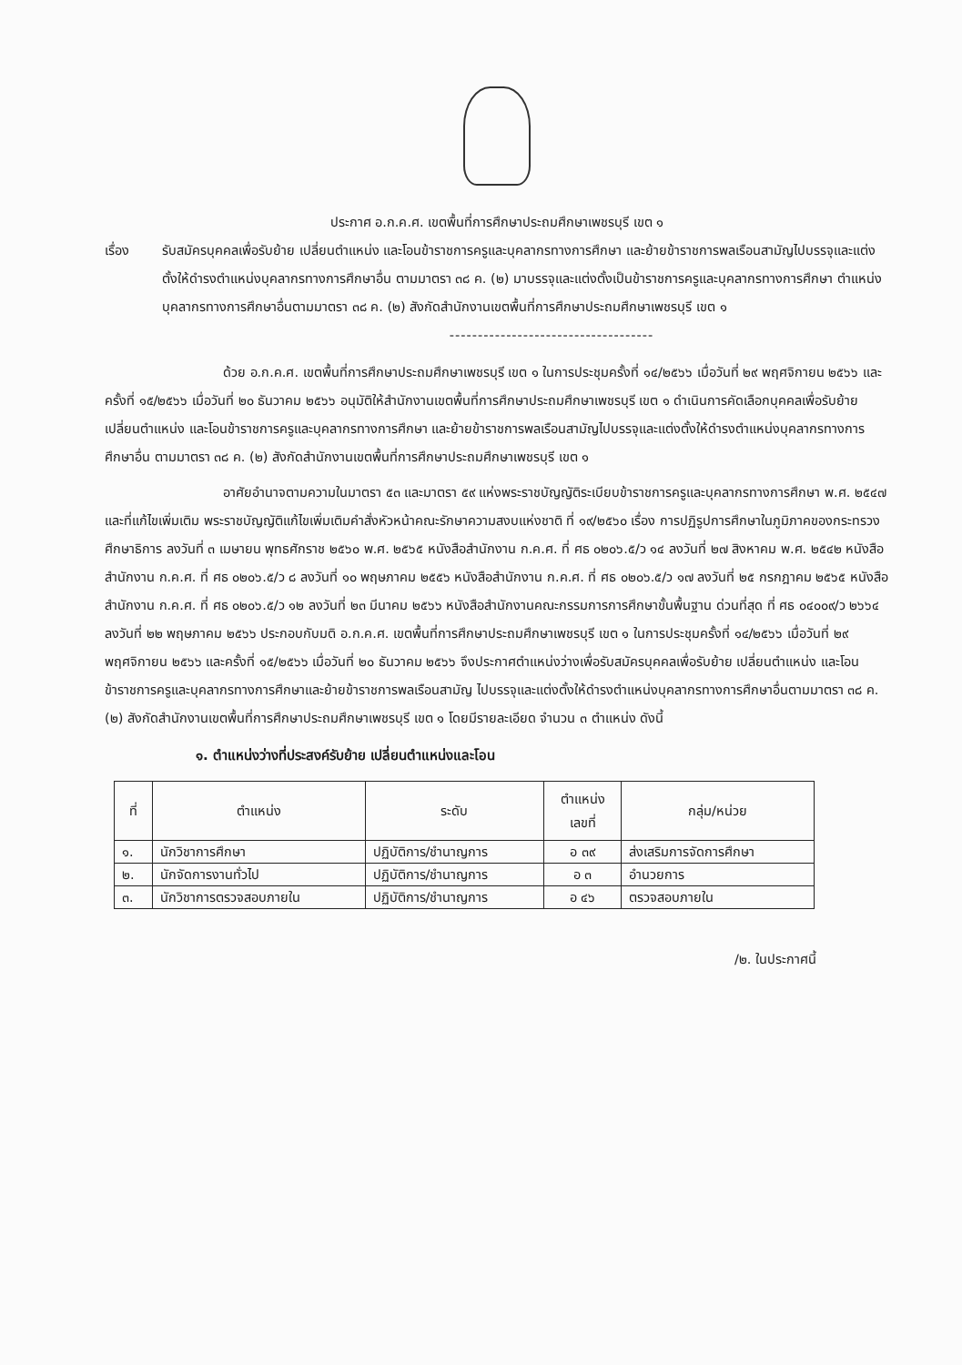ประกาศ อ.ก.ค.ศ. เขตพื้นที่การศึกษาประถมศึกษาเพชรบุรี เขต ๑
เรื่อง รับสมัครบุคคลเพื่อรับย้าย เปลี่ยนตำแหน่ง และโอนข้าราชการครูและบุคลากรทางการศึกษา และย้ายข้าราชการพลเรือนสามัญไปบรรจุและแต่งตั้งให้ดำรงตำแหน่งบุคลากรทางการศึกษาอื่น ตามมาตรา ๓๘ ค. (๒) มาบรรจุและแต่งตั้งเป็นข้าราชการครูและบุคลากรทางการศึกษา ตำแหน่งบุคลากรทางการศึกษาอื่นตามมาตรา ๓๘ ค. (๒) สังกัดสำนักงานเขตพื้นที่การศึกษาประถมศึกษาเพชรบุรี เขต ๑
------------------------------------
ด้วย อ.ก.ค.ศ. เขตพื้นที่การศึกษาประถมศึกษาเพชรบุรี เขต ๑ ในการประชุมครั้งที่ ๑๔/๒๕๖๖ เมื่อวันที่ ๒๙ พฤศจิกายน ๒๕๖๖ และครั้งที่ ๑๕/๒๕๖๖ เมื่อวันที่ ๒๐ ธันวาคม ๒๕๖๖ อนุมัติให้สำนักงานเขตพื้นที่การศึกษาประถมศึกษาเพชรบุรี เขต ๑ ดำเนินการคัดเลือกบุคคลเพื่อรับย้าย เปลี่ยนตำแหน่ง และโอนข้าราชการครูและบุคลากรทางการศึกษา และย้ายข้าราชการพลเรือนสามัญไปบรรจุและแต่งตั้งให้ดำรงตำแหน่งบุคลากรทางการศึกษาอื่น ตามมาตรา ๓๘ ค. (๒) สังกัดสำนักงานเขตพื้นที่การศึกษาประถมศึกษาเพชรบุรี เขต ๑
อาศัยอำนาจตามความในมาตรา ๕๓ และมาตรา ๕๙ แห่งพระราชบัญญัติระเบียบข้าราชการครูและบุคลากรทางการศึกษา พ.ศ. ๒๕๔๗ และที่แก้ไขเพิ่มเติม พระราชบัญญัติแก้ไขเพิ่มเติมคำสั่งหัวหน้าคณะรักษาความสงบแห่งชาติ ที่ ๑๙/๒๕๖๐ เรื่อง การปฏิรูปการศึกษาในภูมิภาคของกระทรวงศึกษาธิการ ลงวันที่ ๓ เมษายน พุทธศักราช ๒๕๖๐ พ.ศ. ๒๕๖๕ หนังสือสำนักงาน ก.ค.ศ. ที่ ศธ ๐๒๐๖.๕/ว ๑๔ ลงวันที่ ๒๗ สิงหาคม พ.ศ. ๒๕๔๒ หนังสือสำนักงาน ก.ค.ศ. ที่ ศธ ๐๒๐๖.๕/ว ๘ ลงวันที่ ๑๐ พฤษภาคม ๒๕๕๖ หนังสือสำนักงาน ก.ค.ศ. ที่ ศธ ๐๒๐๖.๕/ว ๑๗ ลงวันที่ ๒๕ กรกฎาคม ๒๕๖๕ หนังสือสำนักงาน ก.ค.ศ. ที่ ศธ ๐๒๐๖.๕/ว ๑๒ ลงวันที่ ๒๓ มีนาคม ๒๕๖๖ หนังสือสำนักงานคณะกรรมการการศึกษาขั้นพื้นฐาน ด่วนที่สุด ที่ ศธ ๐๔๐๐๙/ว ๒๖๖๔ ลงวันที่ ๒๒ พฤษภาคม ๒๕๖๖ ประกอบกับมติ อ.ก.ค.ศ. เขตพื้นที่การศึกษาประถมศึกษาเพชรบุรี เขต ๑ ในการประชุมครั้งที่ ๑๔/๒๕๖๖ เมื่อวันที่ ๒๙ พฤศจิกายน ๒๕๖๖ และครั้งที่ ๑๕/๒๕๖๖ เมื่อวันที่ ๒๐ ธันวาคม ๒๕๖๖ จึงประกาศตำแหน่งว่างเพื่อรับสมัครบุคคลเพื่อรับย้าย เปลี่ยนตำแหน่ง และโอนข้าราชการครูและบุคลากรทางการศึกษาและย้ายข้าราชการพลเรือนสามัญ ไปบรรจุและแต่งตั้งให้ดำรงตำแหน่งบุคลากรทางการศึกษาอื่นตามมาตรา ๓๘ ค. (๒) สังกัดสำนักงานเขตพื้นที่การศึกษาประถมศึกษาเพชรบุรี เขต ๑ โดยมีรายละเอียด จำนวน ๓ ตำแหน่ง ดังนี้
๑. ตำแหน่งว่างที่ประสงค์รับย้าย เปลี่ยนตำแหน่งและโอน
| ที่ | ตำแหน่ง | ระดับ | ตำแหน่ง เลขที่ | กลุ่ม/หน่วย |
| --- | --- | --- | --- | --- |
| ๑. | นักวิชาการศึกษา | ปฏิบัติการ/ชำนาญการ | อ ๓๙ | ส่งเสริมการจัดการศึกษา |
| ๒. | นักจัดการงานทั่วไป | ปฏิบัติการ/ชำนาญการ | อ ๓ | อำนวยการ |
| ๓. | นักวิชาการตรวจสอบภายใน | ปฏิบัติการ/ชำนาญการ | อ ๔๖ | ตรวจสอบภายใน |
/๒. ในประกาศนี้